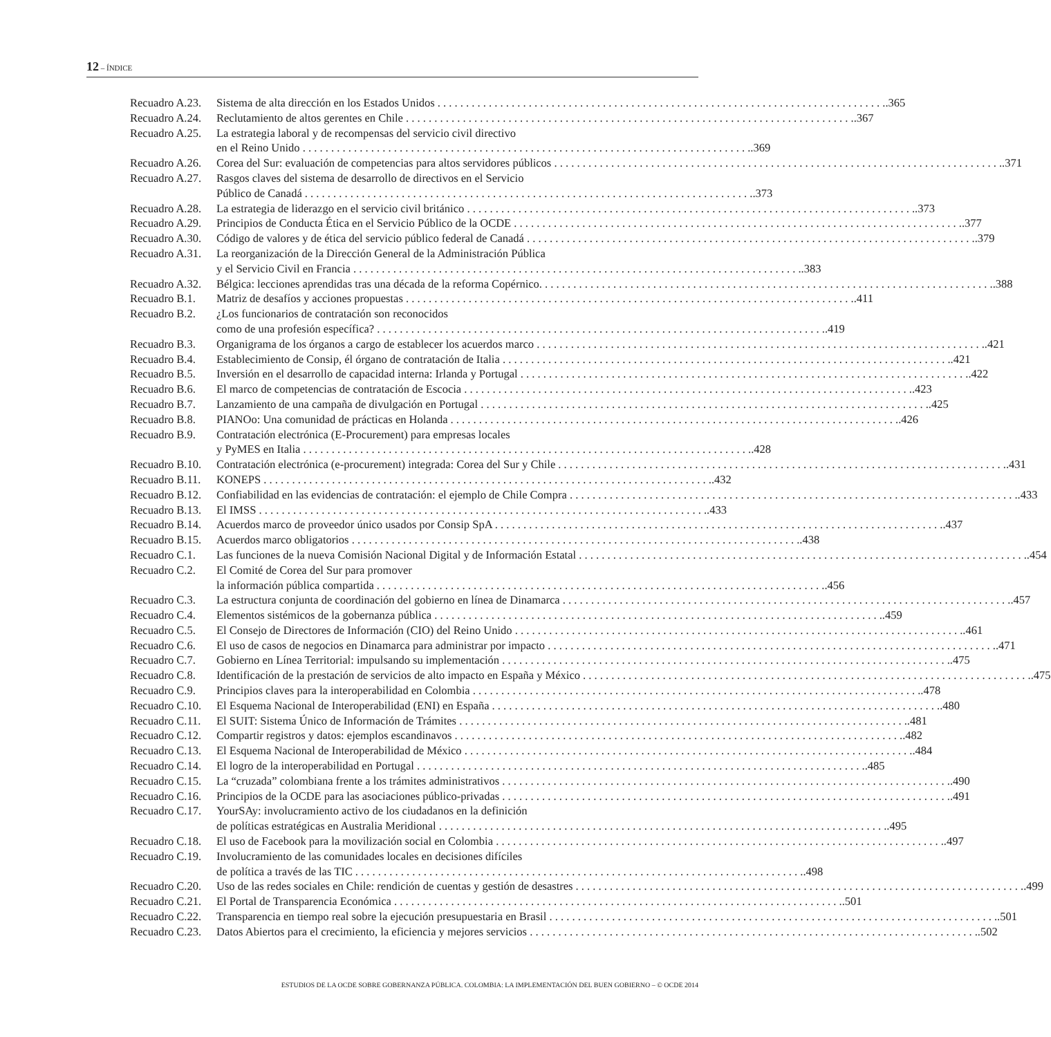12 – ÍNDICE
Recuadro A.23. Sistema de alta dirección en los Estados Unidos.365
Recuadro A.24. Reclutamiento de altos gerentes en Chile.367
Recuadro A.25. La estrategia laboral y de recompensas del servicio civil directivo
en el Reino Unido.369
Recuadro A.26. Corea del Sur: evaluación de competencias para altos servidores públicos.371
Recuadro A.27. Rasgos claves del sistema de desarrollo de directivos en el Servicio
Público de Canadá.373
Recuadro A.28. La estrategia de liderazgo en el servicio civil británico.373
Recuadro A.29. Principios de Conducta Ética en el Servicio Público de la OCDE.377
Recuadro A.30. Código de valores y de ética del servicio público federal de Canadá.379
Recuadro A.31. La reorganización de la Dirección General de la Administración Pública
y el Servicio Civil en Francia.383
Recuadro A.32. Bélgica: lecciones aprendidas tras una década de la reforma Copérnico..388
Recuadro B.1. Matriz de desafíos y acciones propuestas.411
Recuadro B.2. ¿Los funcionarios de contratación son reconocidos
como de una profesión específica?.419
Recuadro B.3. Organigrama de los órganos a cargo de establecer los acuerdos marco.421
Recuadro B.4. Establecimiento de Consip, él órgano de contratación de Italia.421
Recuadro B.5. Inversión en el desarrollo de capacidad interna: Irlanda y Portugal.422
Recuadro B.6. El marco de competencias de contratación de Escocia.423
Recuadro B.7. Lanzamiento de una campaña de divulgación en Portugal.425
Recuadro B.8. PIANOo: Una comunidad de prácticas en Holanda.426
Recuadro B.9. Contratación electrónica (E-Procurement) para empresas locales
y PyMES en Italia.428
Recuadro B.10. Contratación electrónica (e-procurement) integrada: Corea del Sur y Chile.431
Recuadro B.11. KONEPS.432
Recuadro B.12. Confiabilidad en las evidencias de contratación: el ejemplo de Chile Compra.433
Recuadro B.13. El IMSS.433
Recuadro B.14. Acuerdos marco de proveedor único usados por Consip SpA.437
Recuadro B.15. Acuerdos marco obligatorios.438
Recuadro C.1. Las funciones de la nueva Comisión Nacional Digital y de Información Estatal.454
Recuadro C.2. El Comité de Corea del Sur para promover
la información pública compartida.456
Recuadro C.3. La estructura conjunta de coordinación del gobierno en línea de Dinamarca.457
Recuadro C.4. Elementos sistémicos de la gobernanza pública.459
Recuadro C.5. El Consejo de Directores de Información (CIO) del Reino Unido.461
Recuadro C.6. El uso de casos de negocios en Dinamarca para administrar por impacto.471
Recuadro C.7. Gobierno en Línea Territorial: impulsando su implementación.475
Recuadro C.8. Identificación de la prestación de servicios de alto impacto en España y México.475
Recuadro C.9. Principios claves para la interoperabilidad en Colombia.478
Recuadro C.10. El Esquema Nacional de Interoperabilidad (ENI) en España.480
Recuadro C.11. El SUIT: Sistema Único de Información de Trámites.481
Recuadro C.12. Compartir registros y datos: ejemplos escandinavos.482
Recuadro C.13. El Esquema Nacional de Interoperabilidad de México.484
Recuadro C.14. El logro de la interoperabilidad en Portugal.485
Recuadro C.15. La “cruzada” colombiana frente a los trámites administrativos.490
Recuadro C.16. Principios de la OCDE para las asociaciones público-privadas.491
Recuadro C.17. YourSAy: involucramiento activo de los ciudadanos en la definición
de políticas estratégicas en Australia Meridional.495
Recuadro C.18. El uso de Facebook para la movilización social en Colombia.497
Recuadro C.19. Involucramiento de las comunidades locales en decisiones difíciles
de política a través de las TIC.498
Recuadro C.20. Uso de las redes sociales en Chile: rendición de cuentas y gestión de desastres.499
Recuadro C.21. El Portal de Transparencia Económica.501
Recuadro C.22. Transparencia en tiempo real sobre la ejecución presupuestaria en Brasil.501
Recuadro C.23. Datos Abiertos para el crecimiento, la eficiencia y mejores servicios.502
ESTUDIOS DE LA OCDE SOBRE GOBERNANZA PÚBLICA. COLOMBIA: LA IMPLEMENTACIÓN DEL BUEN GOBIERNO – © OCDE 2014